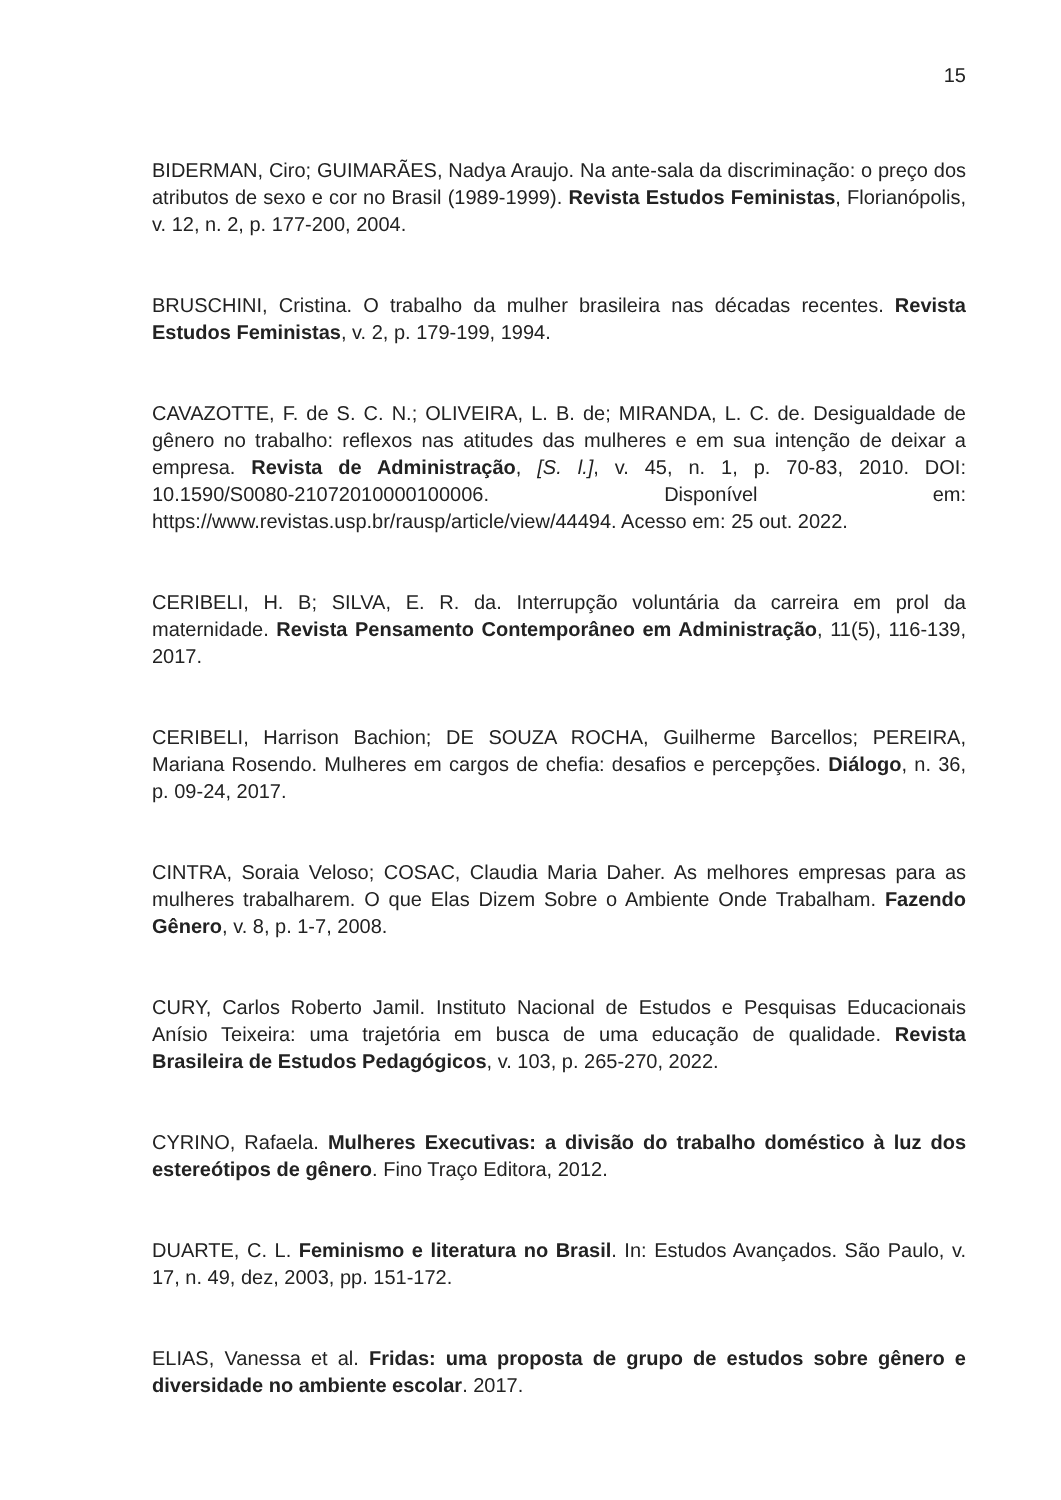15
BIDERMAN, Ciro; GUIMARÃES, Nadya Araujo. Na ante-sala da discriminação: o preço dos atributos de sexo e cor no Brasil (1989-1999). Revista Estudos Feministas, Florianópolis, v. 12, n. 2, p. 177-200, 2004.
BRUSCHINI, Cristina. O trabalho da mulher brasileira nas décadas recentes. Revista Estudos Feministas, v. 2, p. 179-199, 1994.
CAVAZOTTE, F. de S. C. N.; OLIVEIRA, L. B. de; MIRANDA, L. C. de. Desigualdade de gênero no trabalho: reflexos nas atitudes das mulheres e em sua intenção de deixar a empresa. Revista de Administração, [S. l.], v. 45, n. 1, p. 70-83, 2010. DOI: 10.1590/S0080-21072010000100006. Disponível em: https://www.revistas.usp.br/rausp/article/view/44494. Acesso em: 25 out. 2022.
CERIBELI, H. B; SILVA, E. R. da. Interrupção voluntária da carreira em prol da maternidade. Revista Pensamento Contemporâneo em Administração, 11(5), 116-139, 2017.
CERIBELI, Harrison Bachion; DE SOUZA ROCHA, Guilherme Barcellos; PEREIRA, Mariana Rosendo. Mulheres em cargos de chefia: desafios e percepções. Diálogo, n. 36, p. 09-24, 2017.
CINTRA, Soraia Veloso; COSAC, Claudia Maria Daher. As melhores empresas para as mulheres trabalharem. O que Elas Dizem Sobre o Ambiente Onde Trabalham. Fazendo Gênero, v. 8, p. 1-7, 2008.
CURY, Carlos Roberto Jamil. Instituto Nacional de Estudos e Pesquisas Educacionais Anísio Teixeira: uma trajetória em busca de uma educação de qualidade. Revista Brasileira de Estudos Pedagógicos, v. 103, p. 265-270, 2022.
CYRINO, Rafaela. Mulheres Executivas: a divisão do trabalho doméstico à luz dos estereótipos de gênero. Fino Traço Editora, 2012.
DUARTE, C. L. Feminismo e literatura no Brasil. In: Estudos Avançados. São Paulo, v. 17, n. 49, dez, 2003, pp. 151-172.
ELIAS, Vanessa et al. Fridas: uma proposta de grupo de estudos sobre gênero e diversidade no ambiente escolar. 2017.